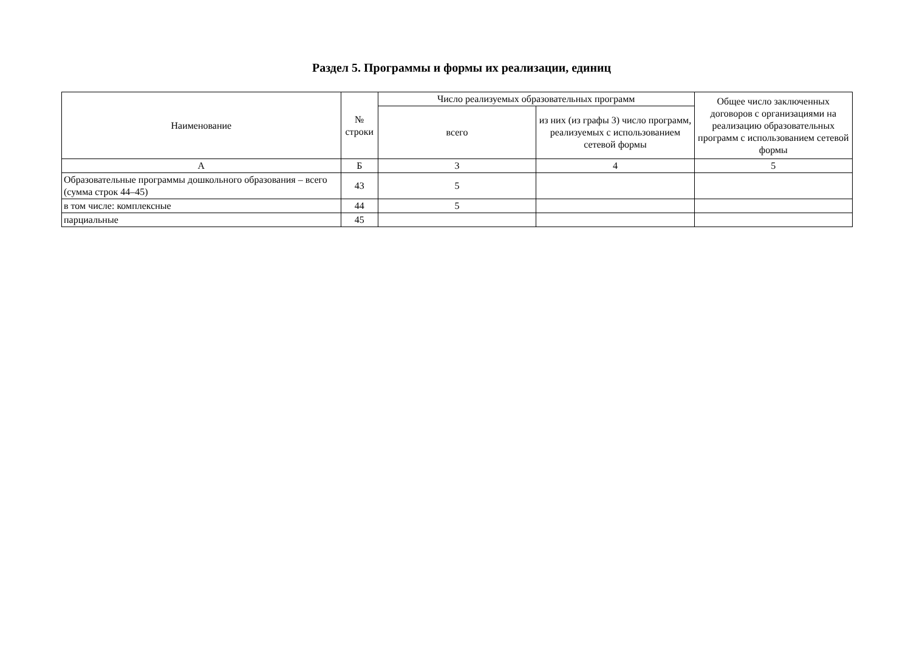Раздел 5. Программы и формы их реализации, единиц
| Наименование | № строки | Число реализуемых образовательных программ | | Общее число заключенных договоров с организациями на реализацию образовательных программ с использованием сетевой формы |
| --- | --- | --- | --- | --- |
| | | всего | из них (из графы 3) число программ, реализуемых с использованием сетевой формы | |
| А | Б | 3 | 4 | 5 |
| Образовательные программы дошкольного образования – всего (сумма строк 44–45) | 43 | 5 | | |
| в том числе: комплексные | 44 | 5 | | |
| парциальные | 45 | | | |